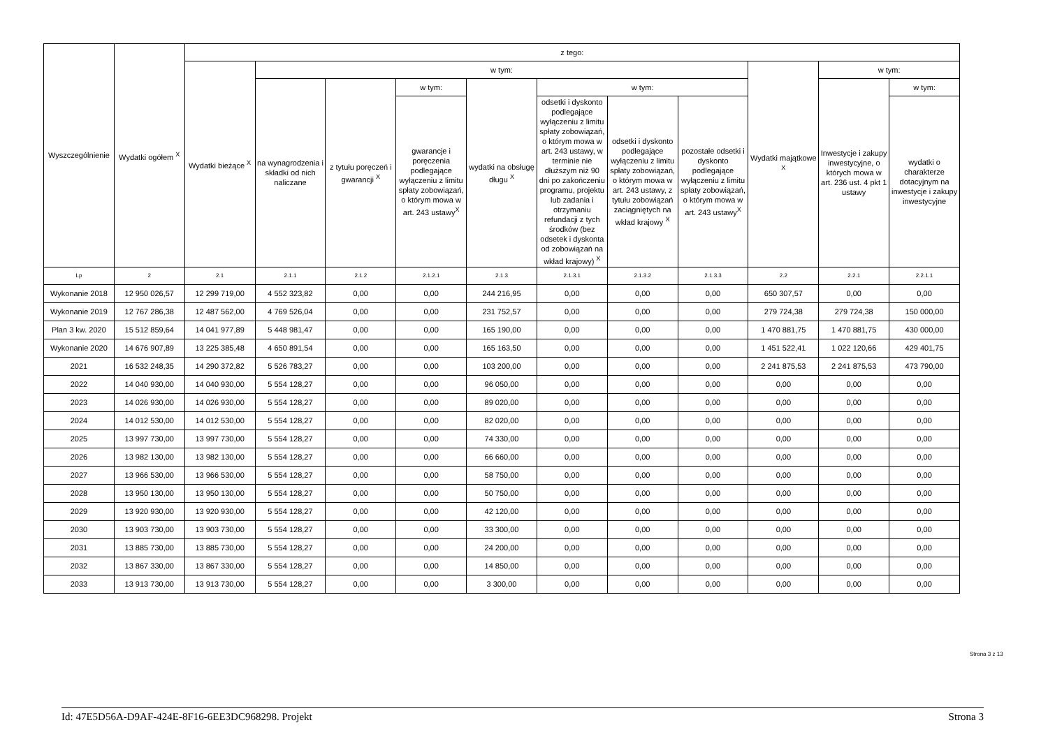| Wyszczególnienie | Wydatki ogółem <sup>X</sup> | z tego: | | | | | | | | | | |
| --- | --- | --- | --- | --- | --- | --- | --- | --- | --- | --- | --- | --- |
| | | Wydatki bieżące <sup>X</sup> | w tym: | | | | | | | Wydatki majątkowe <sup>X</sup> | w tym: | |
| | | | na wynagrodzenia i składki od nich naliczane | z tytułu poręczeń i gwarancji <sup>X</sup> | w tym: | wydatki na obsługę długu <sup>X</sup> | w tym: | | | | Inwestycje i zakupy inwestycyjne, o których mowa w art. 236 ust. 4 pkt 1 ustawy | w tym: |
| | | | | | gwarancje i poręczenia podlegające wyłączeniu z limitu spłaty zobowiązań, o którym mowa w art. 243 ustawy<sup>X</sup> | | odsetki i dyskonto podlegające wyłączeniu z limitu spłaty zobowiązań, o którym mowa w art. 243 ustawy, w terminie nie dłuższym niż 90 dni po zakończeniu programu, projektu lub zadania i otrzymaniu refundacji z tych środków (bez odsetek i dyskonta od zobowiązań na wkład krajowy) <sup>X</sup> | odsetki i dyskonto podlegające wyłączeniu z limitu spłaty zobowiązań, o którym mowa w art. 243 ustawy, z tytułu zobowiązań zaciągniętych na wkład krajowy <sup>X</sup> | pozostałe odsetki i dyskonto podlegające wyłączeniu z limitu spłaty zobowiązań, o którym mowa w art. 243 ustawy<sup>X</sup> | | | wydatki o charakterze dotacyjnym na inwestycje i zakupy inwestycyjne |
| Lp | 2 | 2.1 | 2.1.1 | 2.1.2 | 2.1.2.1 | 2.1.3 | 2.1.3.1 | 2.1.3.2 | 2.1.3.3 | 2.2 | 2.2.1 | 2.2.1.1 |
| Wykonanie 2018 | 12 950 026,57 | 12 299 719,00 | 4 552 323,82 | 0,00 | 0,00 | 244 216,95 | 0,00 | 0,00 | 0,00 | 650 307,57 | 0,00 | 0,00 |
| Wykonanie 2019 | 12 767 286,38 | 12 487 562,00 | 4 769 526,04 | 0,00 | 0,00 | 231 752,57 | 0,00 | 0,00 | 0,00 | 279 724,38 | 279 724,38 | 150 000,00 |
| Plan 3 kw. 2020 | 15 512 859,64 | 14 041 977,89 | 5 448 981,47 | 0,00 | 0,00 | 165 190,00 | 0,00 | 0,00 | 0,00 | 1 470 881,75 | 1 470 881,75 | 430 000,00 |
| Wykonanie 2020 | 14 676 907,89 | 13 225 385,48 | 4 650 891,54 | 0,00 | 0,00 | 165 163,50 | 0,00 | 0,00 | 0,00 | 1 451 522,41 | 1 022 120,66 | 429 401,75 |
| 2021 | 16 532 248,35 | 14 290 372,82 | 5 526 783,27 | 0,00 | 0,00 | 103 200,00 | 0,00 | 0,00 | 0,00 | 2 241 875,53 | 2 241 875,53 | 473 790,00 |
| 2022 | 14 040 930,00 | 14 040 930,00 | 5 554 128,27 | 0,00 | 0,00 | 96 050,00 | 0,00 | 0,00 | 0,00 | 0,00 | 0,00 | 0,00 |
| 2023 | 14 026 930,00 | 14 026 930,00 | 5 554 128,27 | 0,00 | 0,00 | 89 020,00 | 0,00 | 0,00 | 0,00 | 0,00 | 0,00 | 0,00 |
| 2024 | 14 012 530,00 | 14 012 530,00 | 5 554 128,27 | 0,00 | 0,00 | 82 020,00 | 0,00 | 0,00 | 0,00 | 0,00 | 0,00 | 0,00 |
| 2025 | 13 997 730,00 | 13 997 730,00 | 5 554 128,27 | 0,00 | 0,00 | 74 330,00 | 0,00 | 0,00 | 0,00 | 0,00 | 0,00 | 0,00 |
| 2026 | 13 982 130,00 | 13 982 130,00 | 5 554 128,27 | 0,00 | 0,00 | 66 660,00 | 0,00 | 0,00 | 0,00 | 0,00 | 0,00 | 0,00 |
| 2027 | 13 966 530,00 | 13 966 530,00 | 5 554 128,27 | 0,00 | 0,00 | 58 750,00 | 0,00 | 0,00 | 0,00 | 0,00 | 0,00 | 0,00 |
| 2028 | 13 950 130,00 | 13 950 130,00 | 5 554 128,27 | 0,00 | 0,00 | 50 750,00 | 0,00 | 0,00 | 0,00 | 0,00 | 0,00 | 0,00 |
| 2029 | 13 920 930,00 | 13 920 930,00 | 5 554 128,27 | 0,00 | 0,00 | 42 120,00 | 0,00 | 0,00 | 0,00 | 0,00 | 0,00 | 0,00 |
| 2030 | 13 903 730,00 | 13 903 730,00 | 5 554 128,27 | 0,00 | 0,00 | 33 300,00 | 0,00 | 0,00 | 0,00 | 0,00 | 0,00 | 0,00 |
| 2031 | 13 885 730,00 | 13 885 730,00 | 5 554 128,27 | 0,00 | 0,00 | 24 200,00 | 0,00 | 0,00 | 0,00 | 0,00 | 0,00 | 0,00 |
| 2032 | 13 867 330,00 | 13 867 330,00 | 5 554 128,27 | 0,00 | 0,00 | 14 850,00 | 0,00 | 0,00 | 0,00 | 0,00 | 0,00 | 0,00 |
| 2033 | 13 913 730,00 | 13 913 730,00 | 5 554 128,27 | 0,00 | 0,00 | 3 300,00 | 0,00 | 0,00 | 0,00 | 0,00 | 0,00 | 0,00 |
Strona 3 z 13
Id: 47E5D56A-D9AF-424E-8F16-6EE3DC968298. Projekt Strona 3